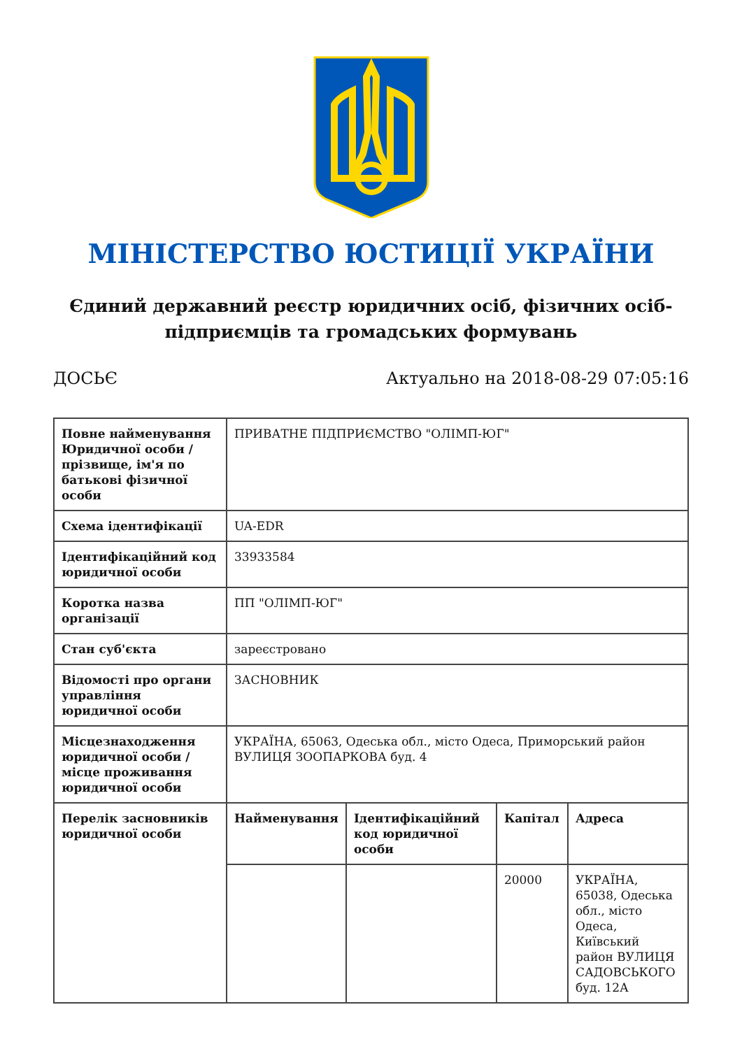МІНІСТЕРСТВО ЮСТИЦІЇ УКРАЇНИ
Єдиний державний реєстр юридичних осіб, фізичних осіб-підприємців та громадських формувань
ДОСЬЄ Актуально на 2018-08-29 07:05:16
| Повне найменування Юридичної особи / прізвище, ім'я по батькові фізичної особи | ПРИВАТНЕ ПІДПРИЄМСТВО "ОЛІМП-ЮГ" | | | |
| Схема ідентифікації | UA-EDR | | | |
| Ідентифікаційний код юридичної особи | 33933584 | | | |
| Коротка назва організації | ПП "ОЛІМП-ЮГ" | | | |
| Стан суб'єкта | зареєстровано | | | |
| Відомості про органи управління юридичної особи | ЗАСНОВНИК | | | |
| Місцезнаходження юридичної особи / місце проживання юридичної особи | УКРАЇНА, 65063, Одеська обл., місто Одеса, Приморський район ВУЛИЦЯ ЗООПАРКОВА буд. 4 | | | |
| Перелік засновників юридичної особи | Найменування | Ідентифікаційний код юридичної особи | Капітал | Адреса |
| | | | 20000 | УКРАЇНА, 65038, Одеська обл., місто Одеса, Київський район ВУЛИЦЯ САДОВСЬКОГО буд. 12А |